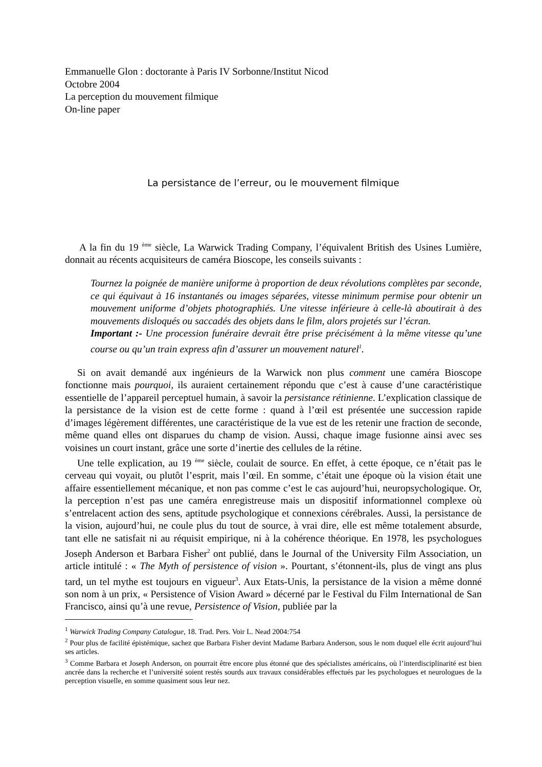Emmanuelle Glon : doctorante à Paris IV Sorbonne/Institut Nicod
Octobre 2004
La perception du mouvement filmique
On-line paper
La persistance de l’erreur, ou le mouvement filmique
A la fin du 19 <sup>ème</sup> siècle, La Warwick Trading Company, l’équivalent British des Usines Lumière, donnait au récents acquisiteurs de caméra Bioscope, les conseils suivants :
Tournez la poignée de manière uniforme à proportion de deux révolutions complètes par seconde, ce qui équivaut à 16 instantanés ou images séparées, vitesse minimum permise pour obtenir un mouvement uniforme d’objets photographiés. Une vitesse inférieure à celle-là aboutirait à des mouvements disloqués ou saccadés des objets dans le film, alors projetés sur l’écran.
Important :- Une procession funéraire devrait être prise précisément à la même vitesse qu’une course ou qu’un train express afin d’assurer un mouvement naturel<sup>1</sup>.
Si on avait demandé aux ingénieurs de la Warwick non plus comment une caméra Bioscope fonctionne mais pourquoi, ils auraient certainement répondu que c’est à cause d’une caractéristique essentielle de l’appareil perceptuel humain, à savoir la persistance rétinienne. L’explication classique de la persistance de la vision est de cette forme : quand à l’œil est présentée une succession rapide d’images légèrement différentes, une caractéristique de la vue est de les retenir une fraction de seconde, même quand elles ont disparues du champ de vision. Aussi, chaque image fusionne ainsi avec ses voisines un court instant, grâce une sorte d’inertie des cellules de la rétine.
Une telle explication, au 19 <sup>ème</sup> siècle, coulait de source. En effet, à cette époque, ce n’était pas le cerveau qui voyait, ou plutôt l’esprit, mais l’œil. En somme, c’était une époque où la vision était une affaire essentiellement mécanique, et non pas comme c’est le cas aujourd’hui, neuropsychologique. Or, la perception n’est pas une caméra enregistreuse mais un dispositif informationnel complexe où s’entrelacent action des sens, aptitude psychologique et connexions cérébrales. Aussi, la persistance de la vision, aujourd’hui, ne coule plus du tout de source, à vrai dire, elle est même totalement absurde, tant elle ne satisfait ni au réquisit empirique, ni à la cohérence théorique. En 1978, les psychologues Joseph Anderson et Barbara Fisher<sup>2</sup> ont publié, dans le Journal of the University Film Association, un article intitulé : « The Myth of persistence of vision ». Pourtant, s’étonnent-ils, plus de vingt ans plus tard, un tel mythe est toujours en vigueur<sup>3</sup>. Aux Etats-Unis, la persistance de la vision a même donné son nom à un prix, « Persistence of Vision Award » décerné par le Festival du Film International de San Francisco, ainsi qu’à une revue, Persistence of Vision, publiée par la
<sup>1</sup> Warwick Trading Company Catalogue, 18. Trad. Pers. Voir L. Nead 2004:754
<sup>2</sup> Pour plus de facilité épistémique, sachez que Barbara Fisher devint Madame Barbara Anderson, sous le nom duquel elle écrit aujourd’hui ses articles.
<sup>3</sup> Comme Barbara et Joseph Anderson, on pourrait être encore plus étonné que des spécialistes américains, où l’interdisciplinarité est bien ancrée dans la recherche et l’université soient restés sourds aux travaux considérables effectués par les psychologues et neurologues de la perception visuelle, en somme quasiment sous leur nez.